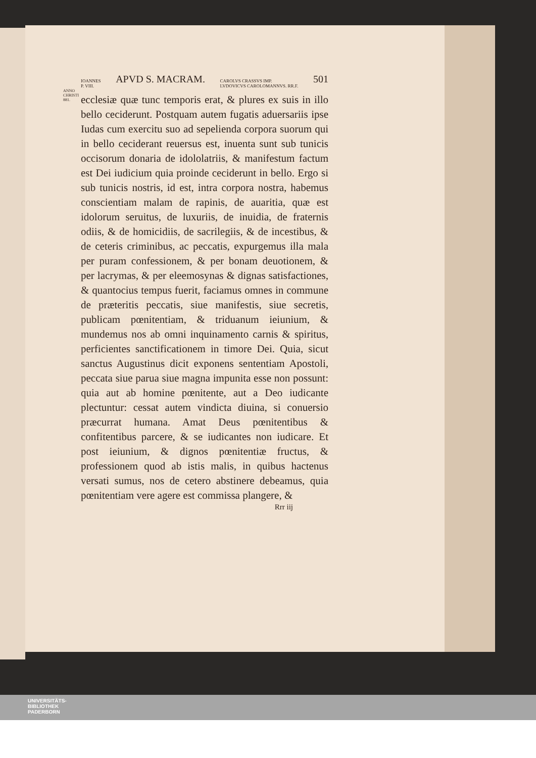IOANNES
P. VIII. APVD S. MACRAM. CAROLVS CRASSVS IMP.
LVDOVICVS CAROLOMANNVS. RR.F. 501
ANNO CHRISTI 881.
ecclesiæ quæ tunc temporis erat, & plures ex suis in illo bello ceciderunt. Postquam autem fugatis aduersariis ipse Iudas cum exercitu suo ad sepelienda corpora suorum qui in bello ceciderant reuersus est, inuenta sunt sub tunicis occisorum donaria de idololatriis, & manifestum factum est Dei iudicium quia proinde ceciderunt in bello. Ergo si sub tunicis nostris, id est, intra corpora nostra, habemus conscientiam malam de rapinis, de auaritia, quæ est idolorum seruitus, de luxuriis, de inuidia, de fraternis odiis, & de homicidiis, de sacrilegiis, & de incestibus, & de ceteris criminibus, ac peccatis, expurgemus illa mala per puram confessionem, & per bonam deuotionem, & per lacrymas, & per eleemosynas & dignas satisfactiones, & quantocius tempus fuerit, faciamus omnes in commune de præteritis peccatis, siue manifestis, siue secretis, publicam pœnitentiam, & triduanum ieiunium, & mundemus nos ab omni inquinamento carnis & spiritus, perficientes sanctificationem in timore Dei. Quia, sicut sanctus Augustinus dicit exponens sententiam Apostoli, peccata siue parua siue magna impunita esse non possunt: quia aut ab homine pœnitente, aut a Deo iudicante plectuntur: cessat autem vindicta diuina, si conuersio præcurrat humana. Amat Deus pœnitentibus & confitentibus parcere, & se iudicantes non iudicare. Et post ieiunium, & dignos pœnitentiæ fructus, & professionem quod ab istis malis, in quibus hactenus versati sumus, nos de cetero abstinere debeamus, quia pœnitentiam vere agere est commissa plangere, &
Rrr iij
UNIVERSITÄTS-
BIBLIOTHEK
PADERBORN